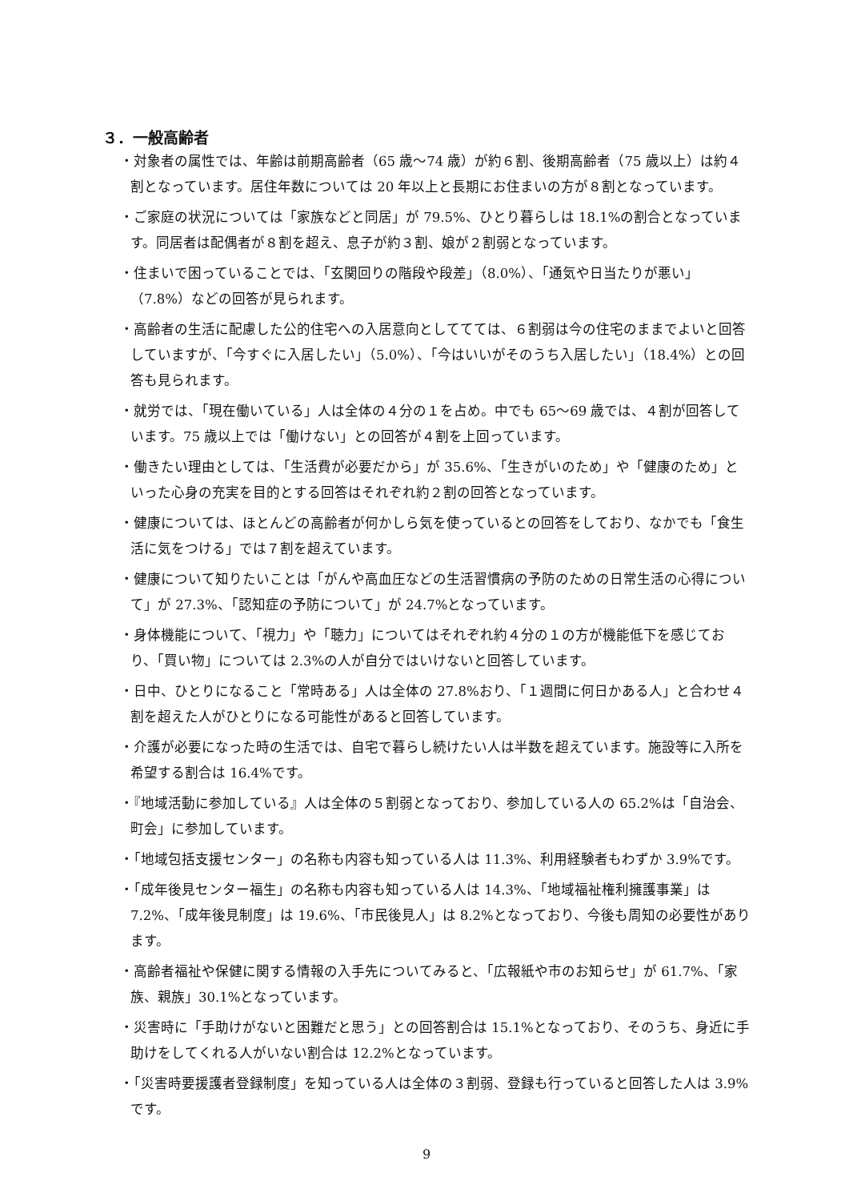３．一般高齢者
・対象者の属性では、年齢は前期高齢者（65 歳〜74 歳）が約６割、後期高齢者（75 歳以上）は約４割となっています。居住年数については 20 年以上と長期にお住まいの方が８割となっています。
・ご家庭の状況については「家族などと同居」が 79.5%、ひとり暮らしは 18.1%の割合となっています。同居者は配偶者が８割を超え、息子が約３割、娘が２割弱となっています。
・住まいで困っていることでは、「玄関回りの階段や段差」（8.0%）、「通気や日当たりが悪い」（7.8%）などの回答が見られます。
・高齢者の生活に配慮した公的住宅への入居意向としててては、６割弱は今の住宅のままでよいと回答していますが、「今すぐに入居したい」（5.0%）、「今はいいがそのうち入居したい」（18.4%）との回答も見られます。
・就労では、「現在働いている」人は全体の４分の１を占め。中でも 65〜69 歳では、４割が回答しています。75 歳以上では「働けない」との回答が４割を上回っています。
・働きたい理由としては、「生活費が必要だから」が 35.6%、「生きがいのため」や「健康のため」といった心身の充実を目的とする回答はそれぞれ約２割の回答となっています。
・健康については、ほとんどの高齢者が何かしら気を使っているとの回答をしており、なかでも「食生活に気をつける」では７割を超えています。
・健康について知りたいことは「がんや高血圧などの生活習慣病の予防のための日常生活の心得について」が 27.3%、「認知症の予防について」が 24.7%となっています。
・身体機能について、「視力」や「聴力」についてはそれぞれ約４分の１の方が機能低下を感じており、「買い物」については 2.3%の人が自分ではいけないと回答しています。
・日中、ひとりになること「常時ある」人は全体の 27.8%おり、「１週間に何日かある人」と合わせ４割を超えた人がひとりになる可能性があると回答しています。
・介護が必要になった時の生活では、自宅で暮らし続けたい人は半数を超えています。施設等に入所を希望する割合は 16.4%です。
・『地域活動に参加している』人は全体の５割弱となっており、参加している人の 65.2%は「自治会、町会」に参加しています。
・「地域包括支援センター」の名称も内容も知っている人は 11.3%、利用経験者もわずか 3.9%です。
・「成年後見センター福生」の名称も内容も知っている人は 14.3%、「地域福祉権利擁護事業」は 7.2%、「成年後見制度」は 19.6%、「市民後見人」は 8.2%となっており、今後も周知の必要性があります。
・高齢者福祉や保健に関する情報の入手先についてみると、「広報紙や市のお知らせ」が 61.7%、「家族、親族」30.1%となっています。
・災害時に「手助けがないと困難だと思う」との回答割合は 15.1%となっており、そのうち、身近に手助けをしてくれる人がいない割合は 12.2%となっています。
・「災害時要援護者登録制度」を知っている人は全体の３割弱、登録も行っていると回答した人は 3.9%です。
9